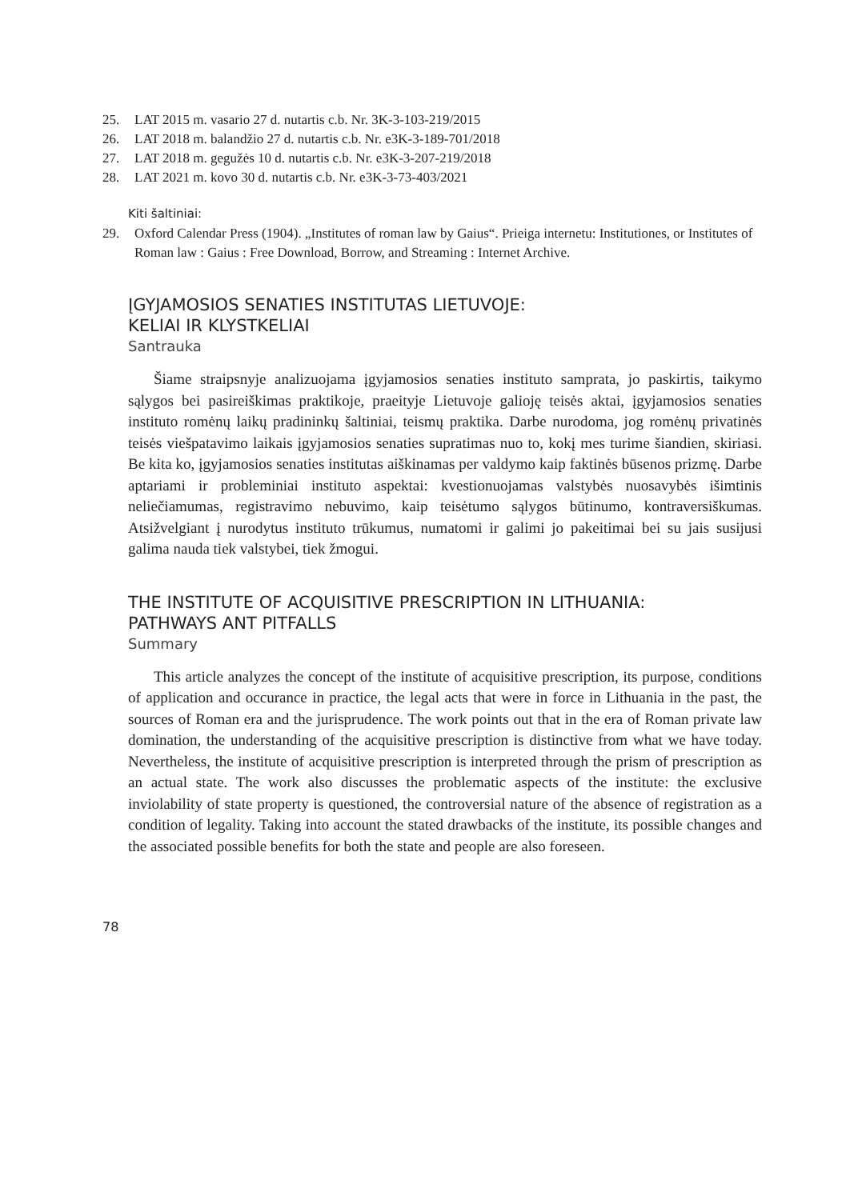25. LAT 2015 m. vasario 27 d. nutartis c.b. Nr. 3K-3-103-219/2015
26. LAT 2018 m. balandžio 27 d. nutartis c.b. Nr. e3K-3-189-701/2018
27. LAT 2018 m. gegužės 10 d. nutartis c.b. Nr. e3K-3-207-219/2018
28. LAT 2021 m. kovo 30 d. nutartis c.b. Nr. e3K-3-73-403/2021
Kiti šaltiniai:
29. Oxford Calendar Press (1904). „Institutes of roman law by Gaius“. Prieiga internetu: Institutiones, or Institutes of Roman law : Gaius : Free Download, Borrow, and Streaming : Internet Archive.
ĮGYJAMOSIOS SENATIES INSTITUTAS LIETUVOJE:
KELIAI IR KLYSTKELIAI
Santrauka
Šiame straipsnyje analizuojama įgyjamosios senaties instituto samprata, jo paskirtis, taikymo sąlygos bei pasireiškimas praktikoje, praeityje Lietuvoje galioję teisės aktai, įgyjamosios senaties instituto romėnų laikų pradininkų šaltiniai, teismų praktika. Darbe nurodoma, jog romėnų privatinės teisės viešpatavimo laikais įgyjamosios senaties supratimas nuo to, kokį mes turime šiandien, skiriasi. Be kita ko, įgyjamosios senaties institutas aiškinamas per valdymo kaip faktinės būsenos prizmę. Darbe aptariami ir probleminiai instituto aspektai: kvestionuojamas valstybės nuosavybės išimtinis neliečiamumas, registravimo nebuvimo, kaip teisėtumo sąlygos būtinumo, kontraversiškumas. Atsižvelgiant į nurodytus instituto trūkumus, numatomi ir galimi jo pakeitimai bei su jais susijusi galima nauda tiek valstybei, tiek žmogui.
THE INSTITUTE OF ACQUISITIVE PRESCRIPTION IN LITHUANIA:
PATHWAYS ANT PITFALLS
Summary
This article analyzes the concept of the institute of acquisitive prescription, its purpose, conditions of application and occurance in practice, the legal acts that were in force in Lithuania in the past, the sources of Roman era and the jurisprudence. The work points out that in the era of Roman private law domination, the understanding of the acquisitive prescription is distinctive from what we have today. Nevertheless, the institute of acquisitive prescription is interpreted through the prism of prescription as an actual state. The work also discusses the problematic aspects of the institute: the exclusive inviolability of state property is questioned, the controversial nature of the absence of registration as a condition of legality. Taking into account the stated drawbacks of the institute, its possible changes and the associated possible benefits for both the state and people are also foreseen.
78